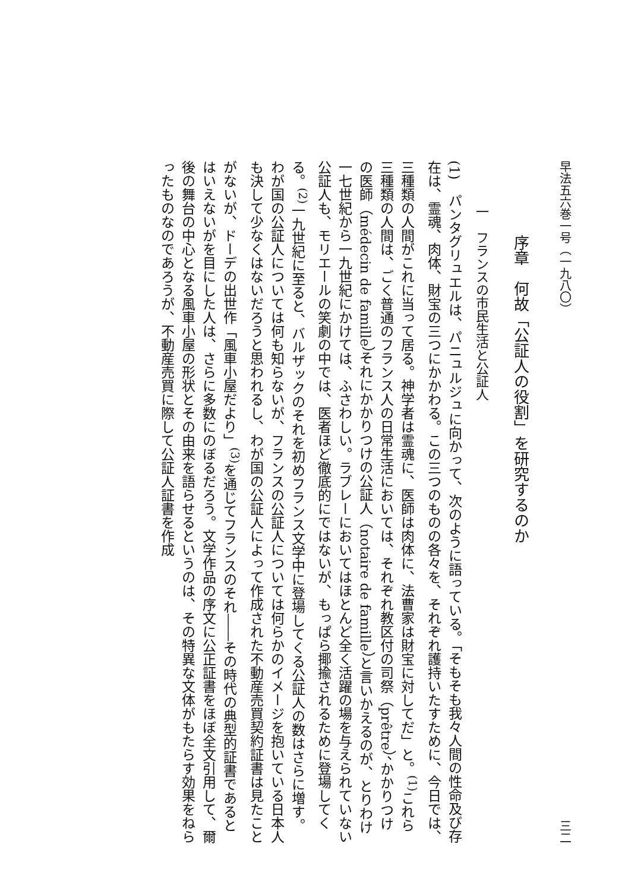早法五六巻一号（一九八〇） 三二
序章　何故「公証人の役割」を研究するのか
一　フランスの市民生活と公証人
(1)　パンタグリュエルは、パニュルジュに向かって、次のように語っている。「そもそも我々人間の性命及び存在は、霊魂、肉体、財宝の三つにかかわる。この三つのものの各々を、それぞれ護持いたすために、今日では、三種類の人間がこれに当って居る。神学者は霊魂に、医師は肉体に、法曹家は財宝に対してだ」と。<sup>(1)</sup>これら三種類の人間は、ごく普通のフランス人の日常生活においては、それぞれ教区付の司祭（prêtre）、かかりつけの医師（médecin de famille）それにかかりつけの公証人（notaire de famille）と言いかえるのが、とりわけ一七世紀から一九世紀にかけては、ふさわしい。ラブレーにおいてはほとんど全く活躍の場を与えられていない公証人も、モリエールの笑劇の中では、医者ほど徹底的にではないが、もっぱら揶揄されるために登場してくる。<sup>(2)</sup>一九世紀に至ると、バルザックのそれを初めフランス文学中に登場してくる公証人の数はさらに増す。わが国の公証人については何も知らないが、フランスの公証人については何らかのイメージを抱いている日本人も決して少なくはないだろうと思われるし、わが国の公証人によって作成された不動産売買契約証書は見たことがないが、ドーデの出世作「風車小屋だより」<sup>(3)</sup>を通じてフランスのそれ――その時代の典型的証書であるとはいえないがを目にした人は、さらに多数にのぼるだろう。文学作品の序文に公正証書をほぼ全文引用して、爾後の舞台の中心となる風車小屋の形状とその由来を語らせるというのは、その特異な文体がもたらす効果をねらったものなのであろうが、不動産売買に際して公証人証書を作成